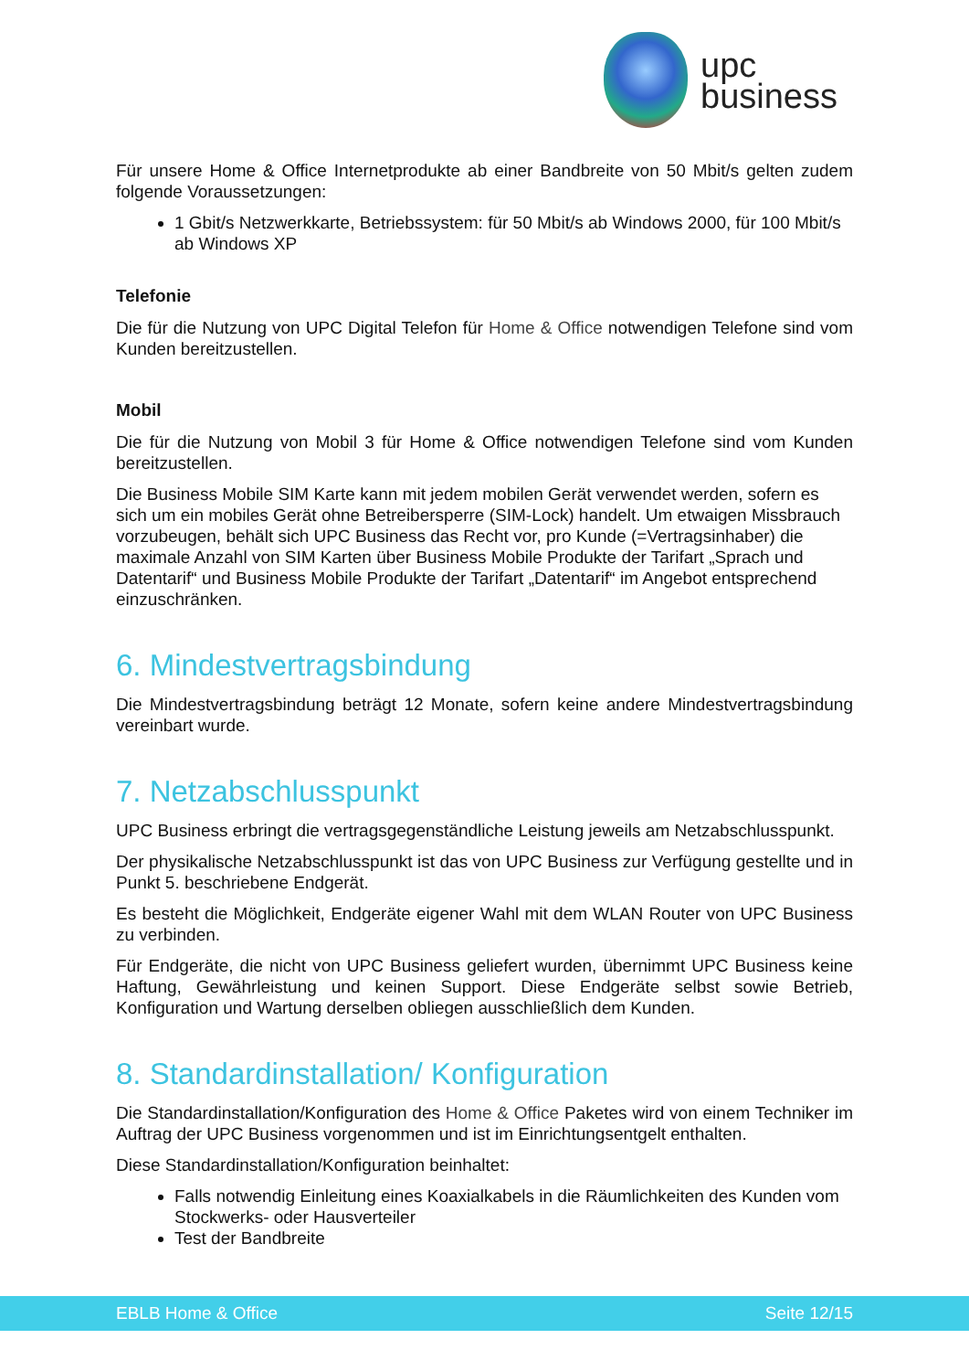upc
business
Für unsere Home & Office Internetprodukte ab einer Bandbreite von 50 Mbit/s gelten zudem folgende Voraussetzungen:
1 Gbit/s Netzwerkkarte, Betriebssystem: für 50 Mbit/s ab Windows 2000, für 100 Mbit/s ab Windows XP
Telefonie
Die für die Nutzung von UPC Digital Telefon für Home & Office notwendigen Telefone sind vom Kunden bereitzustellen.
Mobil
Die für die Nutzung von Mobil 3 für Home & Office notwendigen Telefone sind vom Kunden bereitzustellen.
Die Business Mobile SIM Karte kann mit jedem mobilen Gerät verwendet werden, sofern es sich um ein mobiles Gerät ohne Betreibersperre (SIM-Lock) handelt. Um etwaigen Missbrauch vorzubeugen, behält sich UPC Business das Recht vor, pro Kunde (=Vertragsinhaber) die maximale Anzahl von SIM Karten über Business Mobile Produkte der Tarifart „Sprach und Datentarif“ und Business Mobile Produkte der Tarifart „Datentarif“ im Angebot entsprechend einzuschränken.
6. Mindestvertragsbindung
Die Mindestvertragsbindung beträgt 12 Monate, sofern keine andere Mindestvertragsbindung vereinbart wurde.
7. Netzabschlusspunkt
UPC Business erbringt die vertragsgegenständliche Leistung jeweils am Netzabschlusspunkt.
Der physikalische Netzabschlusspunkt ist das von UPC Business zur Verfügung gestellte und in Punkt 5. beschriebene Endgerät.
Es besteht die Möglichkeit, Endgeräte eigener Wahl mit dem WLAN Router von UPC Business zu verbinden.
Für Endgeräte, die nicht von UPC Business geliefert wurden, übernimmt UPC Business keine Haftung, Gewährleistung und keinen Support. Diese Endgeräte selbst sowie Betrieb, Konfiguration und Wartung derselben obliegen ausschließlich dem Kunden.
8. Standardinstallation/ Konfiguration
Die Standardinstallation/Konfiguration des Home & Office Paketes wird von einem Techniker im Auftrag der UPC Business vorgenommen und ist im Einrichtungsentgelt enthalten.
Diese Standardinstallation/Konfiguration beinhaltet:
Falls notwendig Einleitung eines Koaxialkabels in die Räumlichkeiten des Kunden vom Stockwerks- oder Hausverteiler
Test der Bandbreite
EBLB Home & Office Seite 12/15